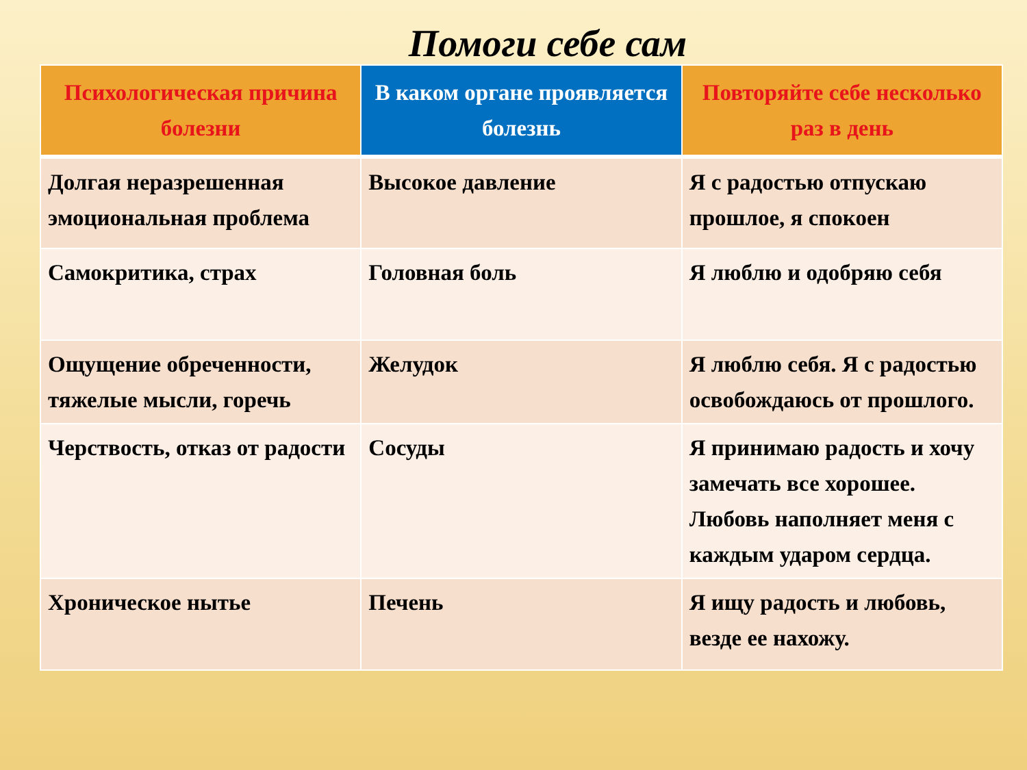Помоги себе сам
| Психологическая причина болезни | В каком органе проявляется болезнь | Повторяйте себе несколько раз в день |
| --- | --- | --- |
| Долгая неразрешенная эмоциональная проблема | Высокое давление | Я с радостью отпускаю прошлое, я спокоен |
| Самокритика, страх | Головная боль | Я люблю и одобряю себя |
| Ощущение обреченности, тяжелые мысли, горечь | Желудок | Я люблю себя. Я с радостью освобождаюсь от прошлого. |
| Черствость, отказ от радости | Сосуды | Я принимаю радость и хочу замечать все хорошее. Любовь наполняет меня с каждым ударом сердца. |
| Хроническое нытье | Печень | Я ищу радость и любовь, везде ее нахожу. |